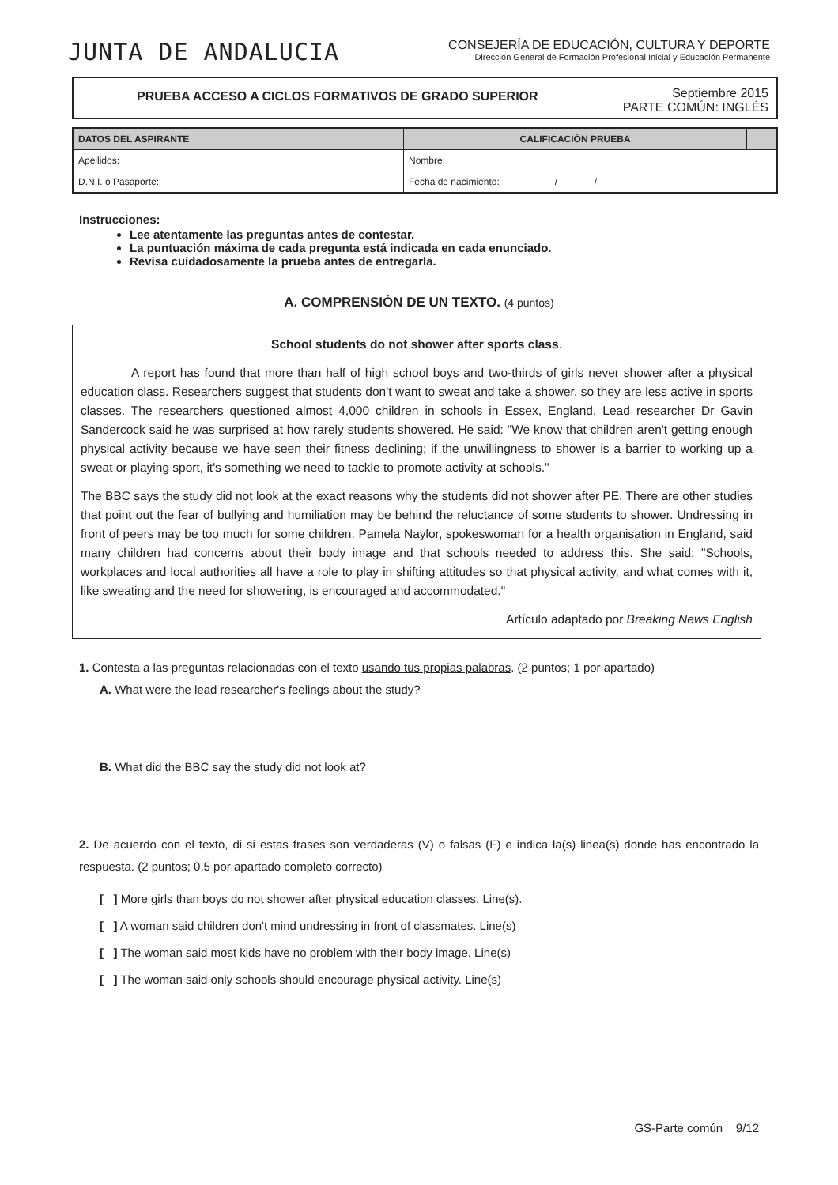JUNTA DE ANDALUCIA
CONSEJERÍA DE EDUCACIÓN, CULTURA Y DEPORTE
Dirección General de Formación Profesional Inicial y Educación Permanente
PRUEBA ACCESO A CICLOS FORMATIVOS DE GRADO SUPERIOR
Septiembre 2015
PARTE COMÚN: INGLÉS
| DATOS DEL ASPIRANTE | | CALIFICACIÓN PRUEBA | |
| --- | --- | --- | --- |
| Apellidos: | | Nombre: | |
| D.N.I. o Pasaporte: | Fecha de nacimiento: / / | | |
Instrucciones:
Lee atentamente las preguntas antes de contestar.
La puntuación máxima de cada pregunta está indicada en cada enunciado.
Revisa cuidadosamente la prueba antes de entregarla.
A. COMPRENSIÓN DE UN TEXTO. (4 puntos)
School students do not shower after sports class.
A report has found that more than half of high school boys and two-thirds of girls never shower after a physical education class. Researchers suggest that students don't want to sweat and take a shower, so they are less active in sports classes. The researchers questioned almost 4,000 children in schools in Essex, England. Lead researcher Dr Gavin Sandercock said he was surprised at how rarely students showered. He said: "We know that children aren't getting enough physical activity because we have seen their fitness declining; if the unwillingness to shower is a barrier to working up a sweat or playing sport, it's something we need to tackle to promote activity at schools."
The BBC says the study did not look at the exact reasons why the students did not shower after PE. There are other studies that point out the fear of bullying and humiliation may be behind the reluctance of some students to shower. Undressing in front of peers may be too much for some children. Pamela Naylor, spokeswoman for a health organisation in England, said many children had concerns about their body image and that schools needed to address this. She said: "Schools, workplaces and local authorities all have a role to play in shifting attitudes so that physical activity, and what comes with it, like sweating and the need for showering, is encouraged and accommodated."
Artículo adaptado por Breaking News English
1. Contesta a las preguntas relacionadas con el texto usando tus propias palabras. (2 puntos; 1 por apartado)
A. What were the lead researcher's feelings about the study?
B. What did the BBC say the study did not look at?
2. De acuerdo con el texto, di si estas frases son verdaderas (V) o falsas (F) e indica la(s) linea(s) donde has encontrado la respuesta. (2 puntos; 0,5 por apartado completo correcto)
[ ] More girls than boys do not shower after physical education classes. Line(s).
[ ] A woman said children don't mind undressing in front of classmates. Line(s)
[ ] The woman said most kids have no problem with their body image. Line(s)
[ ] The woman said only schools should encourage physical activity. Line(s)
GS-Parte común 9/12